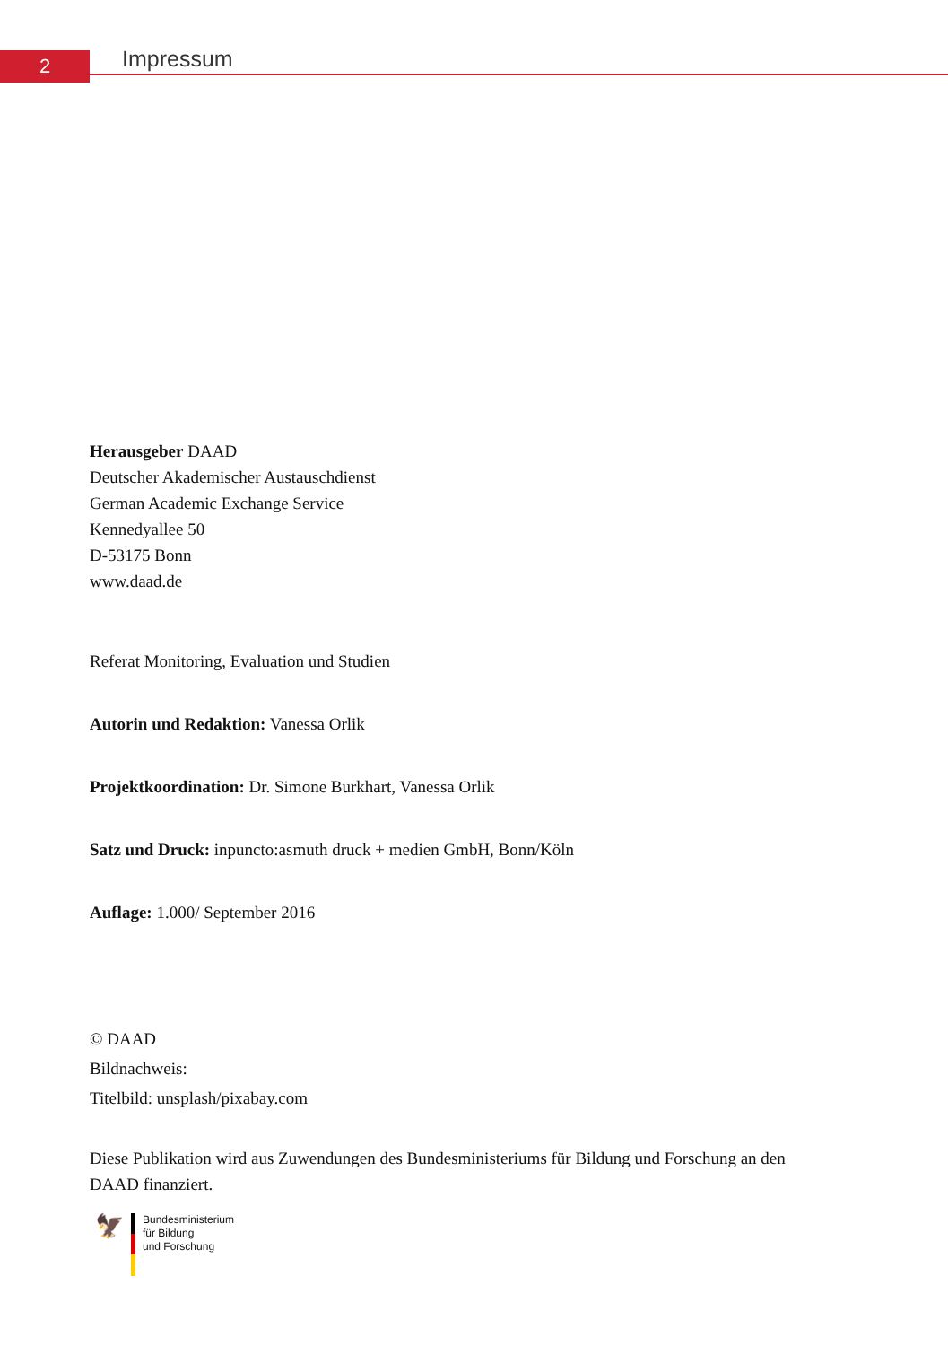2
Impressum
Herausgeber DAAD
Deutscher Akademischer Austauschdienst
German Academic Exchange Service
Kennedyallee 50
D-53175 Bonn
www.daad.de
Referat Monitoring, Evaluation und Studien
Autorin und Redaktion: Vanessa Orlik
Projektkoordination: Dr. Simone Burkhart, Vanessa Orlik
Satz und Druck: inpuncto:asmuth druck + medien GmbH, Bonn/Köln
Auflage: 1.000/ September 2016
© DAAD
Bildnachweis:
Titelbild: unsplash/pixabay.com
Diese Publikation wird aus Zuwendungen des Bundesministeriums für Bildung und Forschung an den DAAD finanziert.
🦅
Bundesministerium
für Bildung
und Forschung